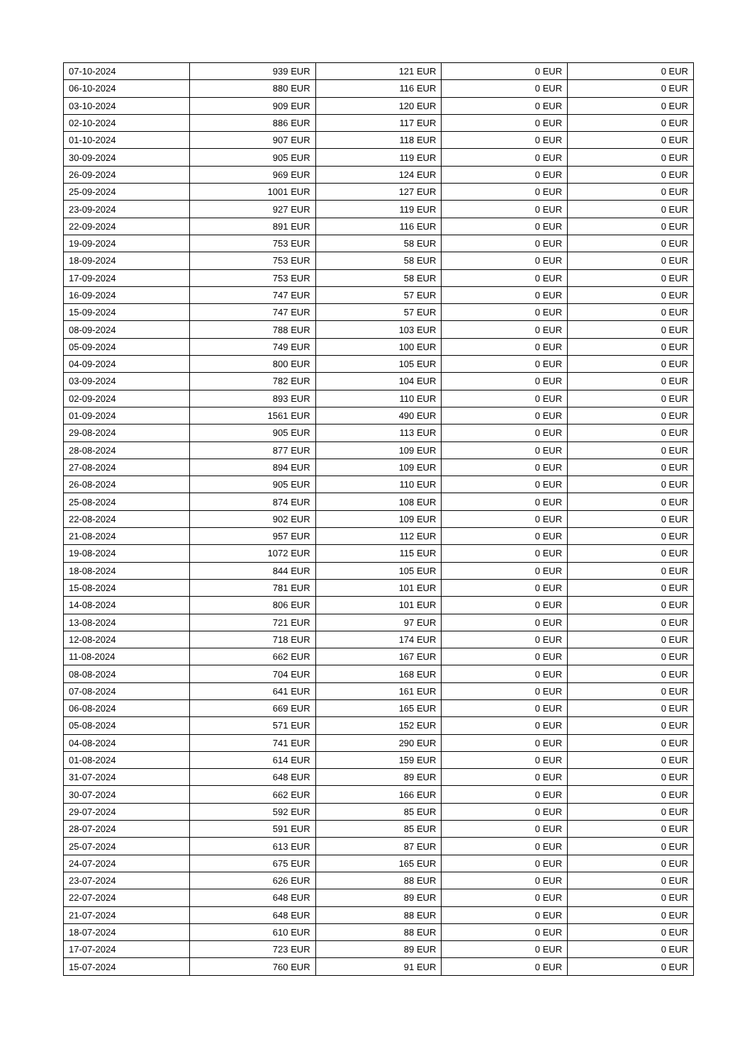| 07-10-2024 | 939 EUR | 121 EUR | 0 EUR | 0 EUR |
| 06-10-2024 | 880 EUR | 116 EUR | 0 EUR | 0 EUR |
| 03-10-2024 | 909 EUR | 120 EUR | 0 EUR | 0 EUR |
| 02-10-2024 | 886 EUR | 117 EUR | 0 EUR | 0 EUR |
| 01-10-2024 | 907 EUR | 118 EUR | 0 EUR | 0 EUR |
| 30-09-2024 | 905 EUR | 119 EUR | 0 EUR | 0 EUR |
| 26-09-2024 | 969 EUR | 124 EUR | 0 EUR | 0 EUR |
| 25-09-2024 | 1001 EUR | 127 EUR | 0 EUR | 0 EUR |
| 23-09-2024 | 927 EUR | 119 EUR | 0 EUR | 0 EUR |
| 22-09-2024 | 891 EUR | 116 EUR | 0 EUR | 0 EUR |
| 19-09-2024 | 753 EUR | 58 EUR | 0 EUR | 0 EUR |
| 18-09-2024 | 753 EUR | 58 EUR | 0 EUR | 0 EUR |
| 17-09-2024 | 753 EUR | 58 EUR | 0 EUR | 0 EUR |
| 16-09-2024 | 747 EUR | 57 EUR | 0 EUR | 0 EUR |
| 15-09-2024 | 747 EUR | 57 EUR | 0 EUR | 0 EUR |
| 08-09-2024 | 788 EUR | 103 EUR | 0 EUR | 0 EUR |
| 05-09-2024 | 749 EUR | 100 EUR | 0 EUR | 0 EUR |
| 04-09-2024 | 800 EUR | 105 EUR | 0 EUR | 0 EUR |
| 03-09-2024 | 782 EUR | 104 EUR | 0 EUR | 0 EUR |
| 02-09-2024 | 893 EUR | 110 EUR | 0 EUR | 0 EUR |
| 01-09-2024 | 1561 EUR | 490 EUR | 0 EUR | 0 EUR |
| 29-08-2024 | 905 EUR | 113 EUR | 0 EUR | 0 EUR |
| 28-08-2024 | 877 EUR | 109 EUR | 0 EUR | 0 EUR |
| 27-08-2024 | 894 EUR | 109 EUR | 0 EUR | 0 EUR |
| 26-08-2024 | 905 EUR | 110 EUR | 0 EUR | 0 EUR |
| 25-08-2024 | 874 EUR | 108 EUR | 0 EUR | 0 EUR |
| 22-08-2024 | 902 EUR | 109 EUR | 0 EUR | 0 EUR |
| 21-08-2024 | 957 EUR | 112 EUR | 0 EUR | 0 EUR |
| 19-08-2024 | 1072 EUR | 115 EUR | 0 EUR | 0 EUR |
| 18-08-2024 | 844 EUR | 105 EUR | 0 EUR | 0 EUR |
| 15-08-2024 | 781 EUR | 101 EUR | 0 EUR | 0 EUR |
| 14-08-2024 | 806 EUR | 101 EUR | 0 EUR | 0 EUR |
| 13-08-2024 | 721 EUR | 97 EUR | 0 EUR | 0 EUR |
| 12-08-2024 | 718 EUR | 174 EUR | 0 EUR | 0 EUR |
| 11-08-2024 | 662 EUR | 167 EUR | 0 EUR | 0 EUR |
| 08-08-2024 | 704 EUR | 168 EUR | 0 EUR | 0 EUR |
| 07-08-2024 | 641 EUR | 161 EUR | 0 EUR | 0 EUR |
| 06-08-2024 | 669 EUR | 165 EUR | 0 EUR | 0 EUR |
| 05-08-2024 | 571 EUR | 152 EUR | 0 EUR | 0 EUR |
| 04-08-2024 | 741 EUR | 290 EUR | 0 EUR | 0 EUR |
| 01-08-2024 | 614 EUR | 159 EUR | 0 EUR | 0 EUR |
| 31-07-2024 | 648 EUR | 89 EUR | 0 EUR | 0 EUR |
| 30-07-2024 | 662 EUR | 166 EUR | 0 EUR | 0 EUR |
| 29-07-2024 | 592 EUR | 85 EUR | 0 EUR | 0 EUR |
| 28-07-2024 | 591 EUR | 85 EUR | 0 EUR | 0 EUR |
| 25-07-2024 | 613 EUR | 87 EUR | 0 EUR | 0 EUR |
| 24-07-2024 | 675 EUR | 165 EUR | 0 EUR | 0 EUR |
| 23-07-2024 | 626 EUR | 88 EUR | 0 EUR | 0 EUR |
| 22-07-2024 | 648 EUR | 89 EUR | 0 EUR | 0 EUR |
| 21-07-2024 | 648 EUR | 88 EUR | 0 EUR | 0 EUR |
| 18-07-2024 | 610 EUR | 88 EUR | 0 EUR | 0 EUR |
| 17-07-2024 | 723 EUR | 89 EUR | 0 EUR | 0 EUR |
| 15-07-2024 | 760 EUR | 91 EUR | 0 EUR | 0 EUR |